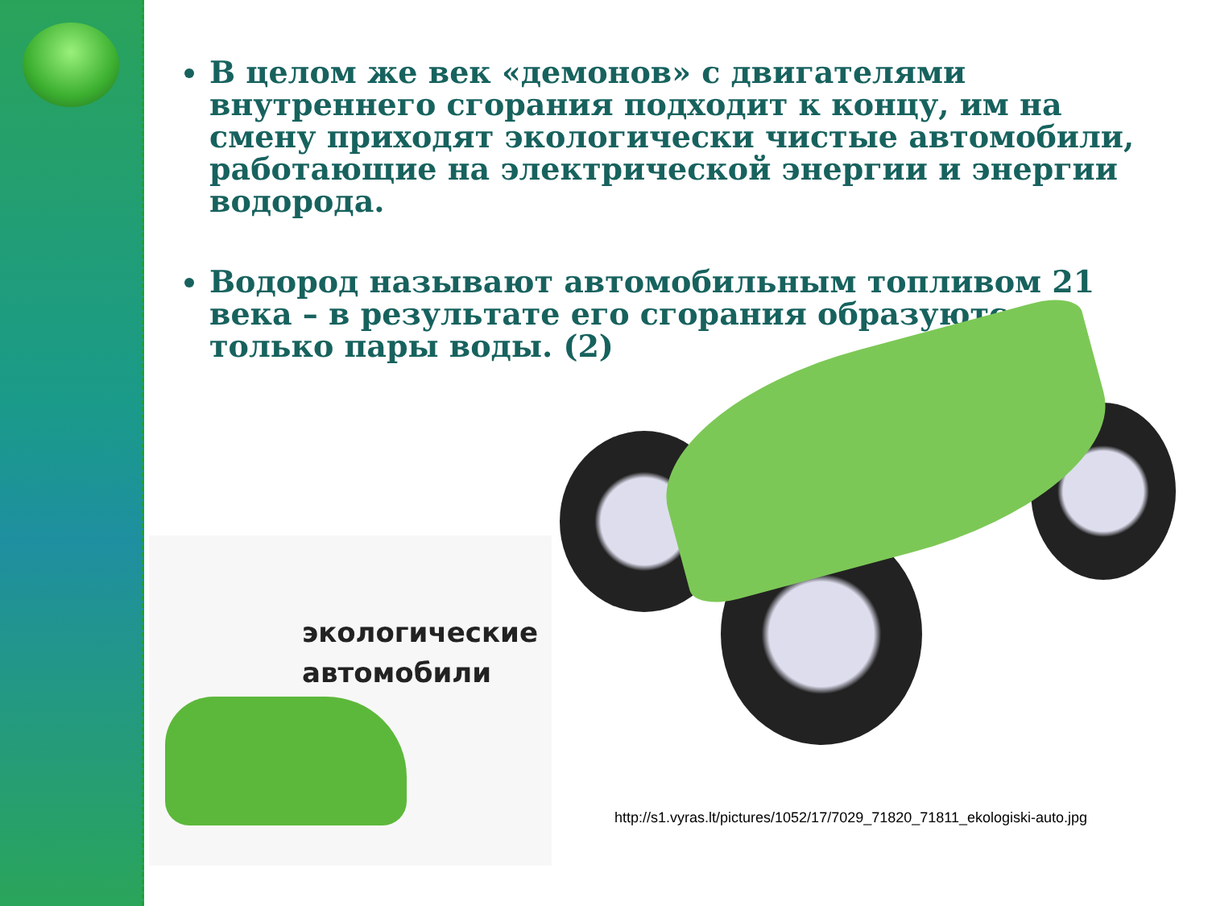В целом же век «демонов» с двигателями внутреннего сгорания подходит к концу, им на смену приходят экологически чистые автомобили, работающие на электрической энергии и энергии водорода.
Водород называют автомобильным топливом 21 века – в результате его сгорания образуются только пары воды. (2)
экологические
автомобили
http://s1.vyras.lt/pictures/1052/17/7029_71820_71811_ekologiski-auto.jpg